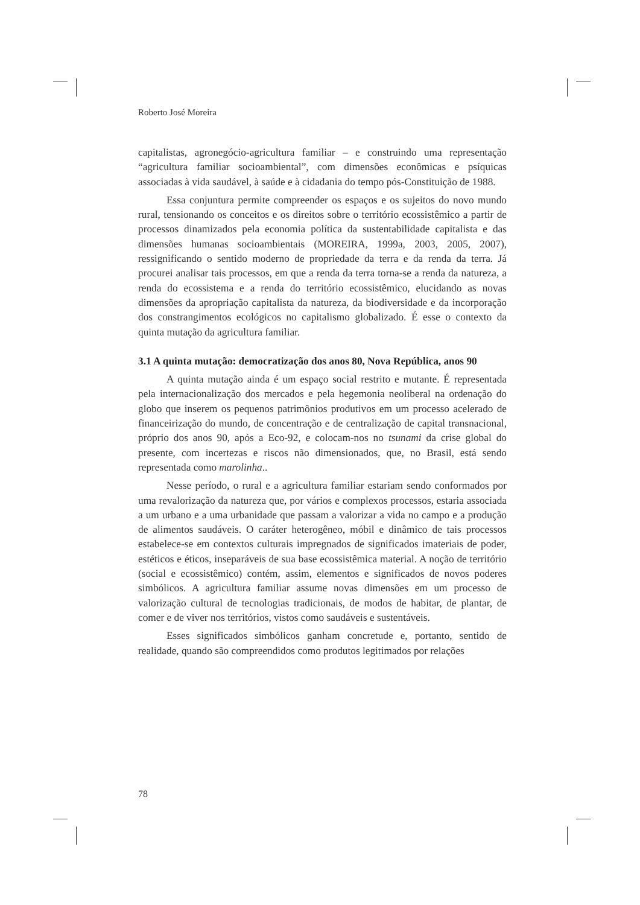Roberto José Moreira
capitalistas, agronegócio-agricultura familiar – e construindo uma representação “agricultura familiar socioambiental”, com dimensões econômicas e psíquicas associadas à vida saudável, à saúde e à cidadania do tempo pós-Constituição de 1988.
Essa conjuntura permite compreender os espaços e os sujeitos do novo mundo rural, tensionando os conceitos e os direitos sobre o território ecossistêmico a partir de processos dinamizados pela economia política da sustentabilidade capitalista e das dimensões humanas socioambientais (MOREIRA, 1999a, 2003, 2005, 2007), ressignificando o sentido moderno de propriedade da terra e da renda da terra. Já procurei analisar tais processos, em que a renda da terra torna-se a renda da natureza, a renda do ecossistema e a renda do território ecossistêmico, elucidando as novas dimensões da apropriação capitalista da natureza, da biodiversidade e da incorporação dos constrangimentos ecológicos no capitalismo globalizado. É esse o contexto da quinta mutação da agricultura familiar.
3.1 A quinta mutação: democratização dos anos 80, Nova República, anos 90
A quinta mutação ainda é um espaço social restrito e mutante. É representada pela internacionalização dos mercados e pela hegemonia neoliberal na ordenação do globo que inserem os pequenos patrimônios produtivos em um processo acelerado de financeirização do mundo, de concentração e de centralização de capital transnacional, próprio dos anos 90, após a Eco-92, e colocam-nos no tsunami da crise global do presente, com incertezas e riscos não dimensionados, que, no Brasil, está sendo representada como marolinha..
Nesse período, o rural e a agricultura familiar estariam sendo conformados por uma revalorização da natureza que, por vários e complexos processos, estaria associada a um urbano e a uma urbanidade que passam a valorizar a vida no campo e a produção de alimentos saudáveis. O caráter heterogêneo, móbil e dinâmico de tais processos estabelece-se em contextos culturais impregnados de significados imateriais de poder, estéticos e éticos, inseparáveis de sua base ecossistêmica material. A noção de território (social e ecossistêmico) contém, assim, elementos e significados de novos poderes simbólicos. A agricultura familiar assume novas dimensões em um processo de valorização cultural de tecnologias tradicionais, de modos de habitar, de plantar, de comer e de viver nos territórios, vistos como saudáveis e sustentáveis.
Esses significados simbólicos ganham concretude e, portanto, sentido de realidade, quando são compreendidos como produtos legitimados por relações
78